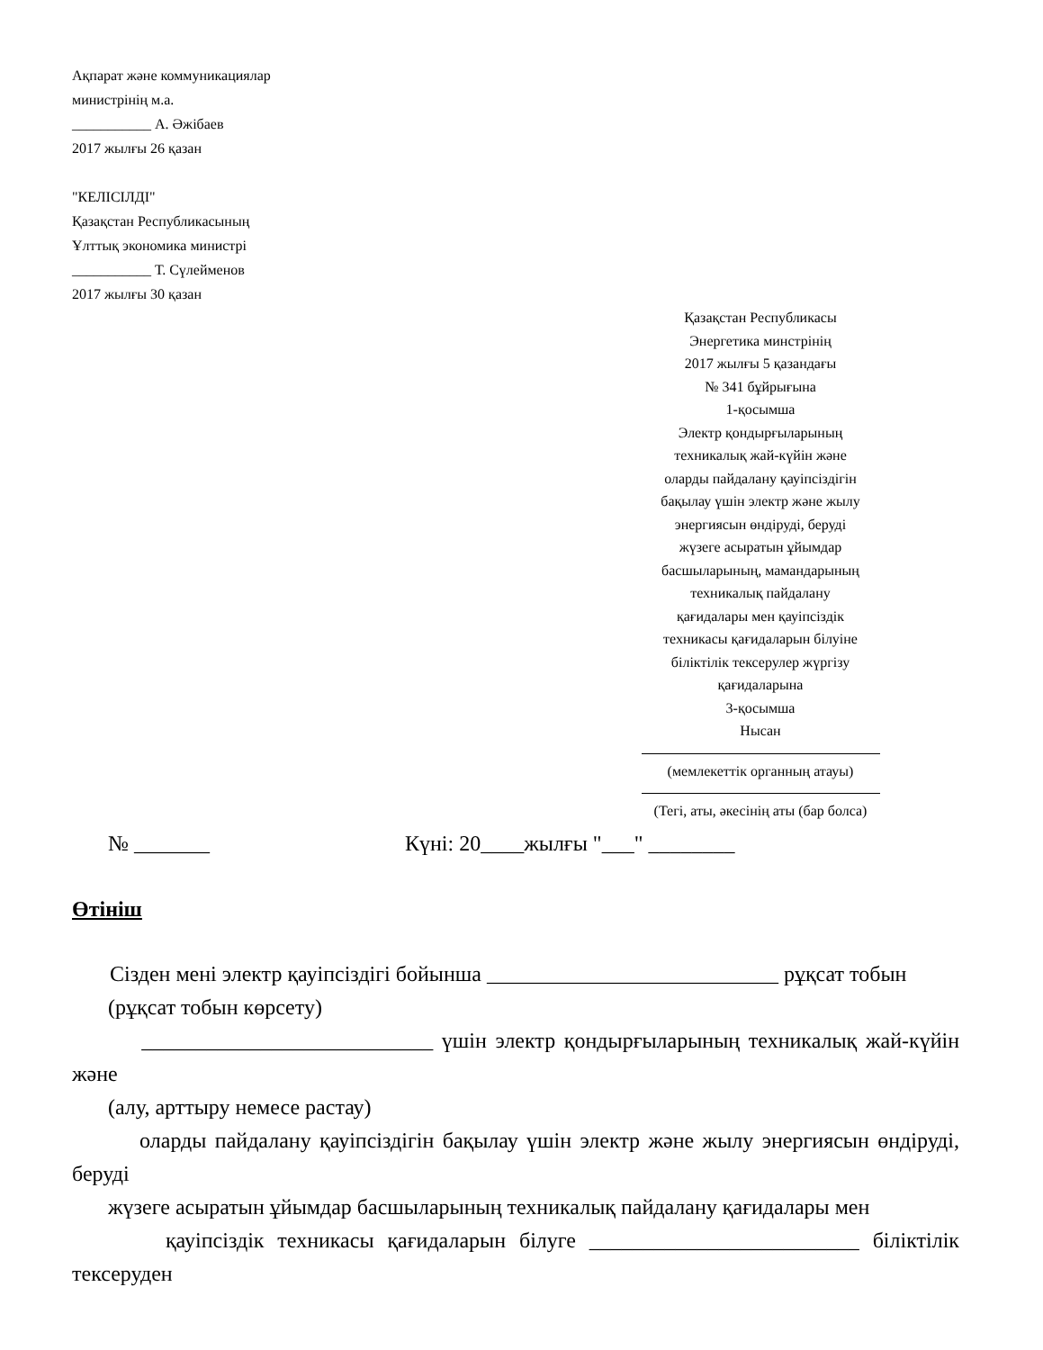Ақпарат және коммуникациялар
министрінің м.а.
___________ А. Әжібаев
2017 жылғы 26 қазан
"КЕЛІСІЛДІ"
Қазақстан Республикасының
Ұлттық экономика министрі
___________ Т. Сүлейменов
2017 жылғы 30 қазан
Қазақстан Республикасы
Энергетика минстрінің
2017 жылғы 5 қазандағы
№ 341 бұйрығына
1-қосымша
Электр қондырғыларының
техникалық жай-күйін және
оларды пайдалану қауіпсіздігін
бақылау үшін электр және жылу
энергиясын өндіруді, беруді
жүзеге асыратын ұйымдар
басшыларының, мамандарының
техникалық пайдалану
қағидалары мен қауіпсіздік
техникасы қағидаларын білуіне
біліктілік тексерулер жүргізу
қағидаларына
3-қосымша
Нысан
(мемлекеттік органның атауы)
(Тегі, аты, әкесінің аты (бар болса)
№ _______ Күні: 20____жылғы "___" ________
Өтініш
Сізден мені электр қауіпсіздігі бойынша ___________________________ рұқсат тобын
(рұқсат тобын көрсету)
___________________________ үшін электр қондырғыларының техникалық жай-күйін және
(алу, арттыру немесе растау)
оларды пайдалану қауіпсіздігін бақылау үшін электр және жылу энергиясын өндіруді, беруді
жүзеге асыратын ұйымдар басшыларының техникалық пайдалану қағидалары мен
қауіпсіздік техникасы қағидаларын білуге _________________________ біліктілік тексеруден